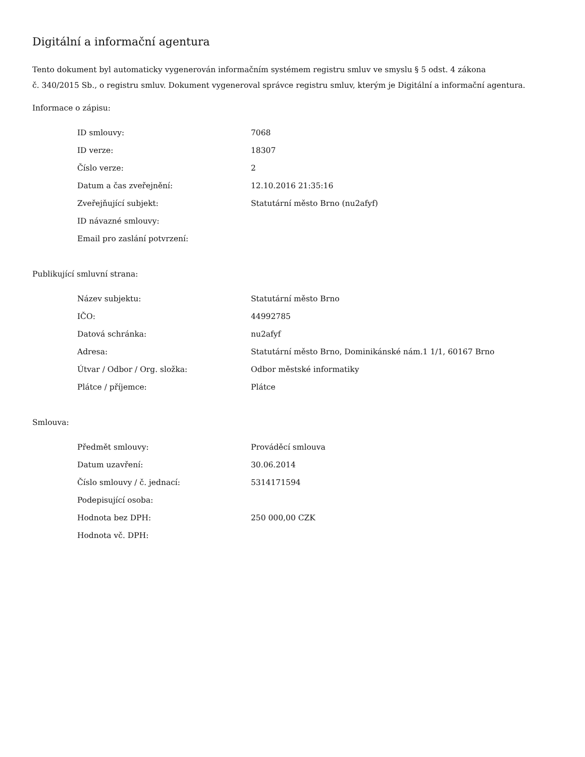Digitální a informační agentura
Tento dokument byl automaticky vygenerován informačním systémem registru smluv ve smyslu § 5 odst. 4 zákona
č. 340/2015 Sb., o registru smluv. Dokument vygeneroval správce registru smluv, kterým je Digitální a informační agentura.
Informace o zápisu:
| ID smlouvy: | 7068 |
| ID verze: | 18307 |
| Číslo verze: | 2 |
| Datum a čas zveřejnění: | 12.10.2016 21:35:16 |
| Zveřejňující subjekt: | Statutární město Brno (nu2afyf) |
| ID návazné smlouvy: | |
| Email pro zaslání potvrzení: | |
Publikující smluvní strana:
| Název subjektu: | Statutární město Brno |
| IČO: | 44992785 |
| Datová schránka: | nu2afyf |
| Adresa: | Statutární město Brno, Dominikánské nám.1 1/1, 60167 Brno |
| Útvar / Odbor / Org. složka: | Odbor městské informatiky |
| Plátce / příjemce: | Plátce |
Smlouva:
| Předmět smlouvy: | Prováděcí smlouva |
| Datum uzavření: | 30.06.2014 |
| Číslo smlouvy / č. jednací: | 5314171594 |
| Podepisující osoba: | |
| Hodnota bez DPH: | 250 000,00 CZK |
| Hodnota vč. DPH: | |